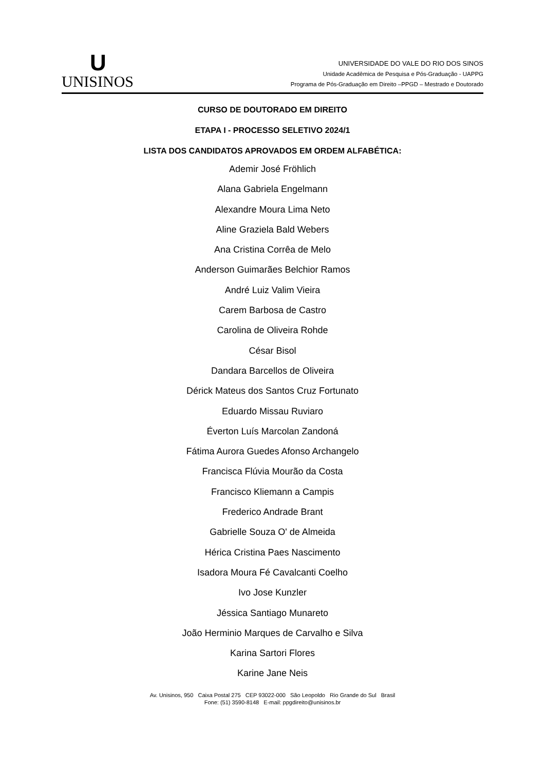U
UNISINOS
UNIVERSIDADE DO VALE DO RIO DOS SINOS
Unidade Acadêmica de Pesquisa e Pós-Graduação - UAPPG
Programa de Pós-Graduação em Direito –PPGD – Mestrado e Doutorado
CURSO DE DOUTORADO EM DIREITO
ETAPA I - PROCESSO SELETIVO 2024/1
LISTA DOS CANDIDATOS APROVADOS EM ORDEM ALFABÉTICA:
Ademir José Fröhlich
Alana Gabriela Engelmann
Alexandre Moura Lima Neto
Aline Graziela Bald Webers
Ana Cristina Corrêa de Melo
Anderson Guimarães Belchior Ramos
André Luiz Valim Vieira
Carem Barbosa de Castro
Carolina de Oliveira Rohde
César Bisol
Dandara Barcellos de Oliveira
Dérick Mateus dos Santos Cruz Fortunato
Eduardo Missau Ruviaro
Éverton Luís Marcolan Zandoná
Fátima Aurora Guedes Afonso Archangelo
Francisca Flúvia Mourão da Costa
Francisco Kliemann a Campis
Frederico Andrade Brant
Gabrielle Souza O' de Almeida
Hérica Cristina Paes Nascimento
Isadora Moura Fé Cavalcanti Coelho
Ivo Jose Kunzler
Jéssica Santiago Munareto
João Herminio Marques de Carvalho e Silva
Karina Sartori Flores
Karine Jane Neis
Av. Unisinos, 950 Caixa Postal 275 CEP 93022-000 São Leopoldo Rio Grande do Sul Brasil
Fone: (51) 3590-8148 E-mail: ppgdireito@unisinos.br